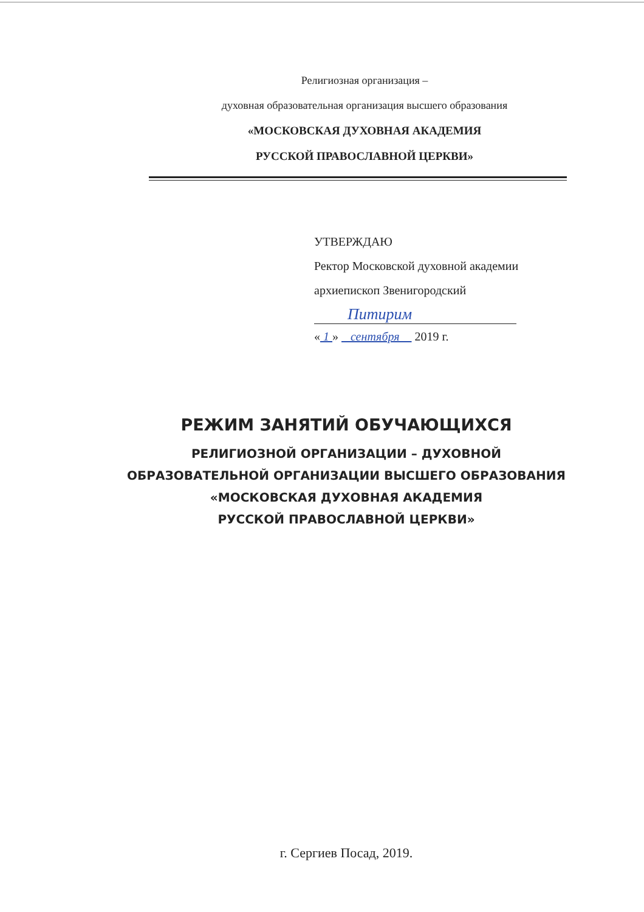Религиозная организация –
духовная образовательная организация высшего образования
«МОСКОВСКАЯ ДУХОВНАЯ АКАДЕМИЯ
РУССКОЙ ПРАВОСЛАВНОЙ ЦЕРКВИ»
УТВЕРЖДАЮ
Ректор Московской духовной академии
архиепископ Звенигородский
Питирим
« 1 » сентября 2019 г.
РЕЖИМ ЗАНЯТИЙ ОБУЧАЮЩИХСЯ
РЕЛИГИОЗНОЙ ОРГАНИЗАЦИИ – ДУХОВНОЙ
ОБРАЗОВАТЕЛЬНОЙ ОРГАНИЗАЦИИ ВЫСШЕГО ОБРАЗОВАНИЯ
«МОСКОВСКАЯ ДУХОВНАЯ АКАДЕМИЯ
РУССКОЙ ПРАВОСЛАВНОЙ ЦЕРКВИ»
г. Сергиев Посад, 2019.